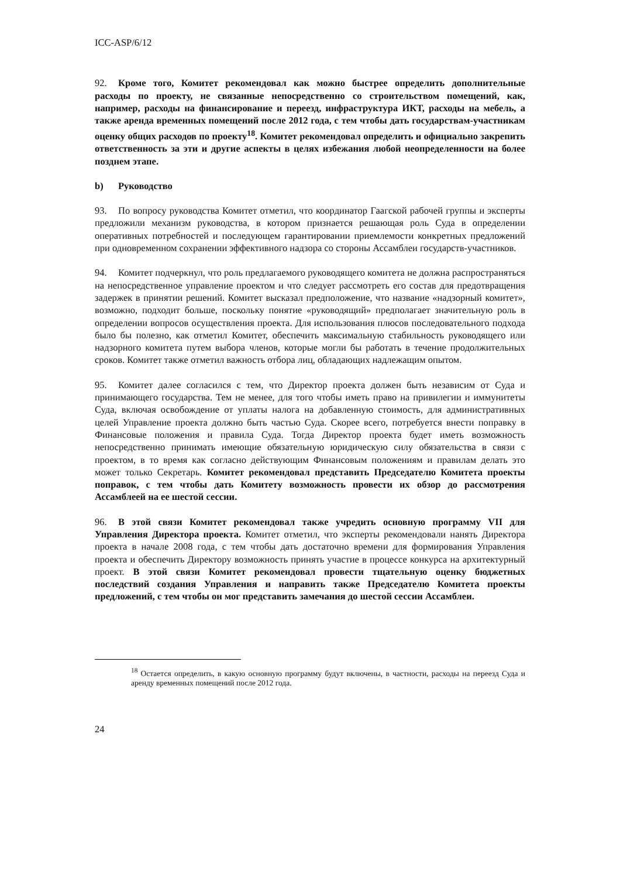ICC-ASP/6/12
92. Кроме того, Комитет рекомендовал как можно быстрее определить дополнительные расходы по проекту, не связанные непосредственно со строительством помещений, как, например, расходы на финансирование и переезд, инфраструктура ИКТ, расходы на мебель, а также аренда временных помещений после 2012 года, с тем чтобы дать государствам-участникам оценку общих расходов по проекту<sup>18</sup>. Комитет рекомендовал определить и официально закрепить ответственность за эти и другие аспекты в целях избежания любой неопределенности на более позднем этапе.
b) Руководство
93. По вопросу руководства Комитет отметил, что координатор Гаагской рабочей группы и эксперты предложили механизм руководства, в котором признается решающая роль Суда в определении оперативных потребностей и последующем гарантировании приемлемости конкретных предложений при одновременном сохранении эффективного надзора со стороны Ассамблеи государств-участников.
94. Комитет подчеркнул, что роль предлагаемого руководящего комитета не должна распространяться на непосредственное управление проектом и что следует рассмотреть его состав для предотвращения задержек в принятии решений. Комитет высказал предположение, что название «надзорный комитет», возможно, подходит больше, поскольку понятие «руководящий» предполагает значительную роль в определении вопросов осуществления проекта. Для использования плюсов последовательного подхода было бы полезно, как отметил Комитет, обеспечить максимальную стабильность руководящего или надзорного комитета путем выбора членов, которые могли бы работать в течение продолжительных сроков. Комитет также отметил важность отбора лиц, обладающих надлежащим опытом.
95. Комитет далее согласился с тем, что Директор проекта должен быть независим от Суда и принимающего государства. Тем не менее, для того чтобы иметь право на привилегии и иммунитеты Суда, включая освобождение от уплаты налога на добавленную стоимость, для административных целей Управление проекта должно быть частью Суда. Скорее всего, потребуется внести поправку в Финансовые положения и правила Суда. Тогда Директор проекта будет иметь возможность непосредственно принимать имеющие обязательную юридическую силу обязательства в связи с проектом, в то время как согласно действующим Финансовым положениям и правилам делать это может только Секретарь. Комитет рекомендовал представить Председателю Комитета проекты поправок, с тем чтобы дать Комитету возможность провести их обзор до рассмотрения Ассамблеей на ее шестой сессии.
96. В этой связи Комитет рекомендовал также учредить основную программу VII для Управления Директора проекта. Комитет отметил, что эксперты рекомендовали нанять Директора проекта в начале 2008 года, с тем чтобы дать достаточно времени для формирования Управления проекта и обеспечить Директору возможность принять участие в процессе конкурса на архитектурный проект. В этой связи Комитет рекомендовал провести тщательную оценку бюджетных последствий создания Управления и направить также Председателю Комитета проекты предложений, с тем чтобы он мог представить замечания до шестой сессии Ассамблеи.
<sup>18</sup> Остается определить, в какую основную программу будут включены, в частности, расходы на переезд Суда и аренду временных помещений после 2012 года.
24